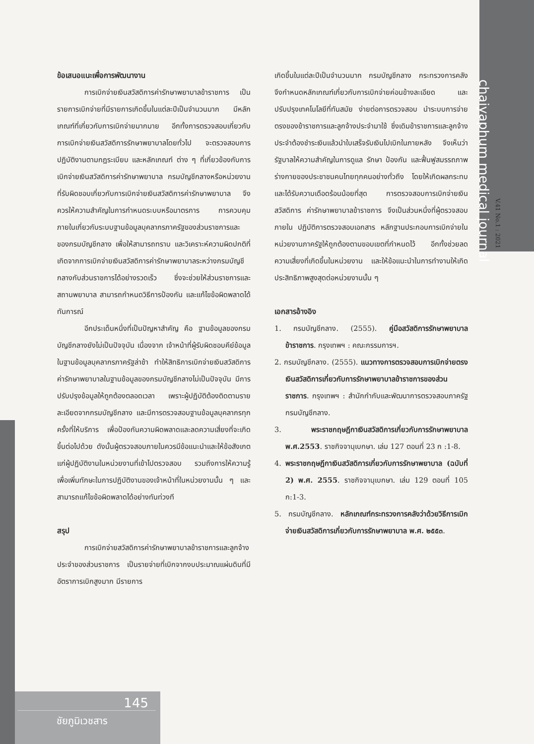chaiyaphum medical journal
V.41 No.1 : 2021
ข้อเสนอแนะเพื่อการพัฒนางาน
การเบิกจ่ายเงินสวัสดิการค่ารักษาพยาบาลข้าราชการ เป็นรายการเบิกจ่ายที่มีรายการเกิดขึ้นในแต่ละปีเป็นจำนวนมาก มีหลักเกณฑ์ที่เกี่ยวกับการเบิกจ่ายมากมาย อีกทั้งการตรวจสอบเกี่ยวกับการเบิกจ่ายเงินสวัสดิการรักษาพยาบาลโดยทั่วไป จะตรวจสอบการปฏิบัติงานตามกฎระเบียบ และหลักเกณฑ์ ต่าง ๆ ที่เกี่ยวข้องกับการเบิกจ่ายเงินสวัสดิการค่ารักษาพยาบาล กรมบัญชีกลางหรือหน่วยงานที่รับผิดชอบเกี่ยวกับการเบิกจ่ายเงินสวัสดิการค่ารักษาพยาบาล จึงควรให้ความสำคัญในการกำหนดระบบหรือมาตรการ การควบคุมภายในเกี่ยวกับระบบฐานข้อมูลบุคลากรภาครัฐของส่วนราชการและของกรมบัญชีกลาง เพื่อให้สามารถทราบ และวิเคราะห์ความผิดปกติที่เกิดจากการเบิกจ่ายเงินสวัสดิการค่ารักษาพยาบาลระหว่างกรมบัญชีกลางกับส่วนราชการได้อย่างรวดเร็ว ซึ่งจะช่วยให้ส่วนราชการและสถานพยาบาล สามารถกำหนดวิธีการป้องกัน และแก้ไขข้อผิดพลาดได้ทันการณ์
อีกประเด็นหนึ่งที่เป็นปัญหาสำคัญ คือ ฐานข้อมูลของกรมบัญชีกลางยังไม่เป็นปัจจุบัน เนื่องจาก เจ้าหน้าที่ผู้รับผิดชอบคีย์ข้อมูลในฐานข้อมูลบุคลากรภาครัฐล่าช้า ทำให้สิทธิการเบิกจ่ายเงินสวัสดิการ ค่ารักษาพยาบาลในฐานข้อมูลของกรมบัญชีกลางไม่เป็นปัจจุบัน มีการปรับปรุงข้อมูลให้ถูกต้องตลอดเวลา เพราะผู้ปฏิบัติต้องติดตามรายละเอียดจากกรมบัญชีกลาง และมีการตรวจสอบฐานข้อมูลบุคลากรทุกครั้งที่ให้บริการ เพื่อป้องกันความผิดพลาดและลดความเสี่ยงที่จะเกิดขึ้นต่อไปด้วย ดังนั้นผู้ตรวจสอบภายในควรมีข้อแนะนำและให้ข้อสังเกตแก่ผู้ปฏิบัติงานในหน่วยงานที่เข้าไปตรวจสอบ รวมถึงการให้ความรู้เพื่อเพิ่มทักษะในการปฏิบัติงานของเจ้าหน้าที่ในหน่วยงานนั้น ๆ และสามารถแก้ไขข้อผิดพลาดได้อย่างทันท่วงที
สรุป
การเบิกจ่ายสวัสดิการค่ารักษาพยาบาลข้าราชการและลูกจ้างประจำของส่วนราชการ เป็นรายจ่ายที่เบิกจากงบประมาณแผ่นดินที่มีอัตราการเบิกสูงมาก มีรายการ
เกิดขึ้นในแต่ละปีเป็นจำนวนมาก กรมบัญชีกลาง กระทรวงการคลัง จึงกำหนดหลักเกณฑ์เกี่ยวกับการเบิกจ่ายค่อนข้างละเอียด และปรับปรุงเทคโนโลยีที่ทันสมัย ง่ายต่อการตรวจสอบ นำระบบการจ่ายตรงของข้าราชการและลูกจ้างประจำมาใช้ ซึ่งเดิมข้าราชการและลูกจ้างประจำต้องชำระเงินแล้วนำใบเสร็จรับเงินไปเบิกในภายหลัง จึงเห็นว่ารัฐบาลให้ความสำคัญในการดูแล รักษา ป้องกัน และฟื้นฟูสมรรถภาพร่างกายของประชาชนคนไทยทุกคนอย่างทั่วถึง โดยให้เกิดผลกระทบและได้รับความเดือดร้อนน้อยที่สุด การตรวจสอบการเบิกจ่ายเงินสวัสดิการ ค่ารักษาพยาบาลข้าราชการ จึงเป็นส่วนหนึ่งที่ผู้ตรวจสอบภายใน ปฏิบัติการตรวจสอบเอกสาร หลักฐานประกอบการเบิกจ่ายในหน่วยงานภาครัฐให้ถูกต้องตามขอบเขตที่กำหนดไว้ อีกทั้งช่วยลดความเสี่ยงที่เกิดขึ้นในหน่วยงาน และให้ข้อแนะนำในการทำงานให้เกิดประสิทธิภาพสูงสุดต่อหน่วยงานนั้น ๆ
เอกสารอ้างอิง
1. กรมบัญชีกลาง. (2555). คู่มือสวัสดิการรักษาพยาบาลข้าราชการ. กรุงเทพฯ : คณะกรรมการฯ.
2. กรมบัญชีกลาง. (2555). แนวทางการตรวจสอบการเบิกจ่ายตรงเงินสวัสดิการเกี่ยวกับการรักษาพยาบาลข้าราชการของส่วนราชการ. กรุงเทพฯ : สำนักกำกับและพัฒนาการตรวจสอบภาครัฐ กรมบัญชีกลาง.
3. พระราชกฤษฎีกาเงินสวัสดิการเกี่ยวกับการรักษาพยาบาล พ.ศ.2553. ราชกิจจานุเบกษา. เล่ม 127 ตอนที่ 23 ก :1-8.
4. พระราชกฤษฎีกาเงินสวัสดิการเกี่ยวกับการรักษาพยาบาล (ฉบับที่ 2) พ.ศ. 2555. ราชกิจจานุเบกษา. เล่ม 129 ตอนที่ 105 ก:1-3.
5. กรมบัญชีกลาง. หลักเกณฑ์กระทรวงการคลังว่าด้วยวิธีการเบิกจ่ายเงินสวัสดิการเกี่ยวกับการรักษาพยาบาล พ.ศ. ๒๕๕๓.
145
ชัยภูมิเวชสาร